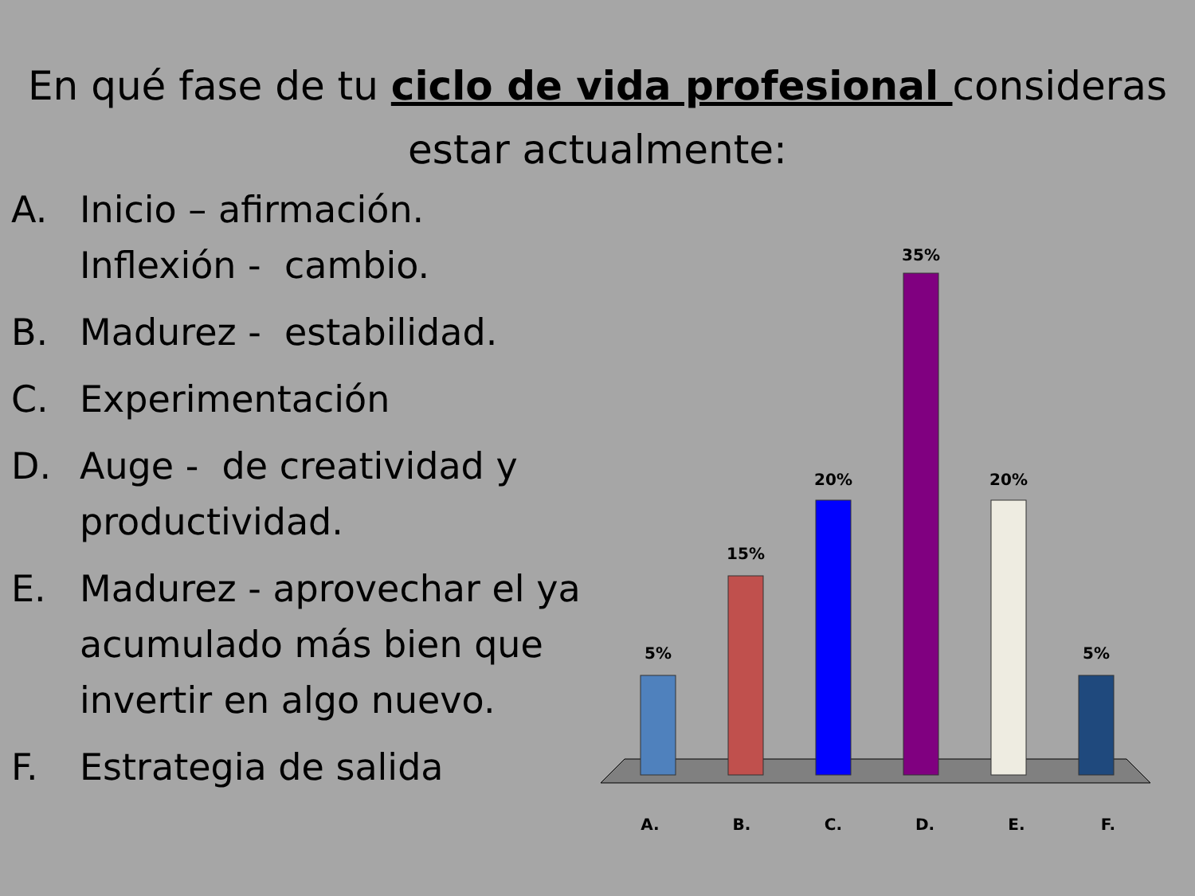En qué fase de tu ciclo de vida profesional consideras estar actualmente:
A. Inicio – afirmación. Inflexión - cambio.
B. Madurez - estabilidad.
C. Experimentación
D. Auge - de creatividad y productividad.
E. Madurez - aprovechar el ya acumulado más bien que invertir en algo nuevo.
F. Estrategia de salida
5%
15%
20%
35%
20%
5%
A. B. C. D. E. F.